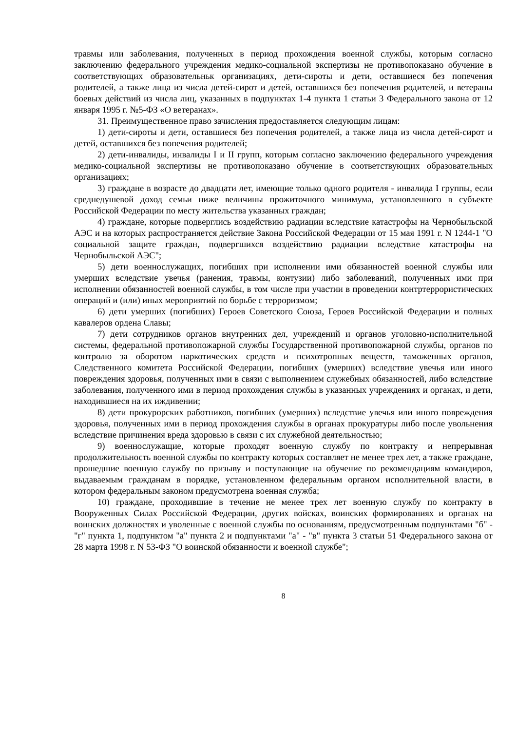травмы или заболевания, полученных в период прохождения военной службы, которым согласно заключению федерального учреждения медико-социальной экспертизы не противопоказано обучение в соответствующих образовательньк организациях, дети-сироты и дети, оставшиеся без попечения родителей, а также лица из числа детей-сирот и детей, оставшихся без попечения родителей, и ветераны боевых действий из числа лиц, указанных в подпунктах 1-4 пункта 1 статьи 3 Федерального закона от 12 января 1995 г. №5-ФЗ «О ветеранах».
31. Преимущественное право зачисления предоставляется следующим лицам:
1) дети-сироты и дети, оставшиеся без попечения родителей, а также лица из числа детей-сирот и детей, оставшихся без попечения родителей;
2) дети-инвалиды, инвалиды I и II групп, которым согласно заключению федерального учреждения медико-социальной экспертизы не противопоказано обучение в соответствующих образовательных организациях;
3) граждане в возрасте до двадцати лет, имеющие только одного родителя - инвалида I группы, если среднедушевой доход семьи ниже величины прожиточного минимума, установленного в субъекте Российской Федерации по месту жительства указанных граждан;
4) граждане, которые подверглись воздействию радиации вследствие катастрофы на Чернобыльской АЭС и на которых распространяется действие Закона Российской Федерации от 15 мая 1991 г. N 1244-1 "О социальной защите граждан, подвергшихся воздействию радиации вследствие катастрофы на Чернобыльской АЭС";
5) дети военнослужащих, погибших при исполнении ими обязанностей военной службы или умерших вследствие увечья (ранения, травмы, контузии) либо заболеваний, полученных ими при исполнении обязанностей военной службы, в том числе при участии в проведении контртеррористических операций и (или) иных мероприятий по борьбе с терроризмом;
6) дети умерших (погибших) Героев Советского Союза, Героев Российской Федерации и полных кавалеров ордена Славы;
7) дети сотрудников органов внутренних дел, учреждений и органов уголовно-исполнительной системы, федеральной противопожарной службы Государственной противопожарной службы, органов по контролю за оборотом наркотических средств и психотропных веществ, таможенных органов, Следственного комитета Российской Федерации, погибших (умерших) вследствие увечья или иного повреждения здоровья, полученных ими в связи с выполнением служебных обязанностей, либо вследствие заболевания, полученного ими в период прохождения службы в указанных учреждениях и органах, и дети, находившиеся на их иждивении;
8) дети прокурорских работников, погибших (умерших) вследствие увечья или иного повреждения здоровья, полученных ими в период прохождения службы в органах прокуратуры либо после увольнения вследствие причинения вреда здоровью в связи с их служебной деятельностью;
9) военнослужащие, которые проходят военную службу по контракту и непрерывная продолжительность военной службы по контракту которых составляет не менее трех лет, а также граждане, прошедшие военную службу по призыву и поступающие на обучение по рекомендациям командиров, выдаваемым гражданам в порядке, установленном федеральным органом исполнительной власти, в котором федеральным законом предусмотрена военная служба;
10) граждане, проходившие в течение не менее трех лет военную службу по контракту в Вооруженных Силах Российской Федерации, других войсках, воинских формированиях и органах на воинских должностях и уволенные с военной службы по основаниям, предусмотренным подпунктами "б" - "г" пункта 1, подпунктом "а" пункта 2 и подпунктами "а" - "в" пункта 3 статьи 51 Федерального закона от 28 марта 1998 г. N 53-ФЗ "О воинской обязанности и военной службе";
8